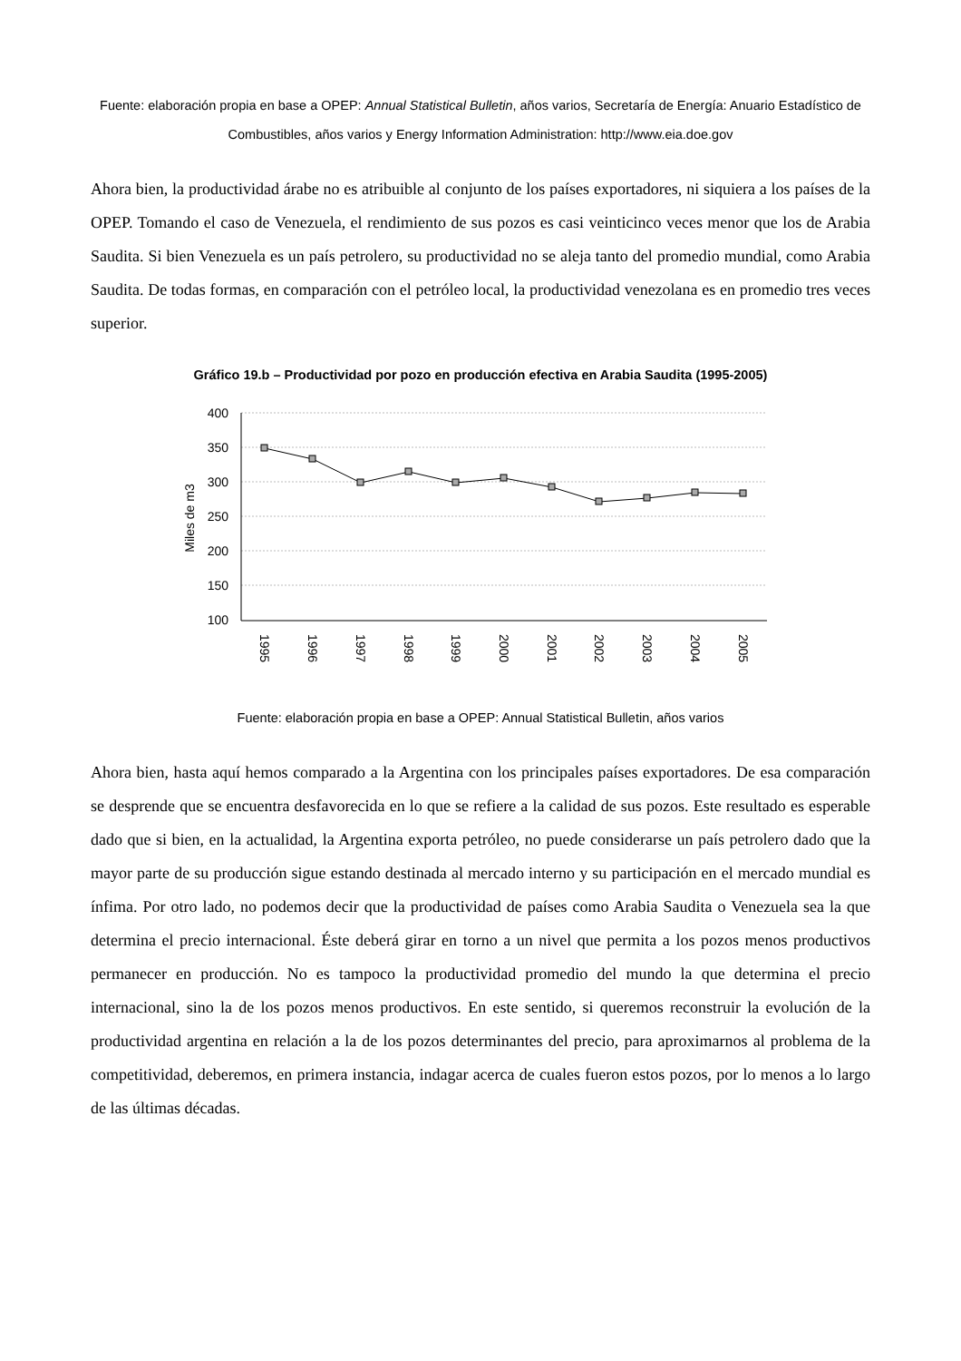Fuente: elaboración propia en base a OPEP: Annual Statistical Bulletin, años varios, Secretaría de Energía: Anuario Estadístico de Combustibles, años varios y Energy Information Administration: http://www.eia.doe.gov
Ahora bien, la productividad árabe no es atribuible al conjunto de los países exportadores, ni siquiera a los países de la OPEP. Tomando el caso de Venezuela, el rendimiento de sus pozos es casi veinticinco veces menor que los de Arabia Saudita. Si bien Venezuela es un país petrolero, su productividad no se aleja tanto del promedio mundial, como Arabia Saudita. De todas formas, en comparación con el petróleo local, la productividad venezolana es en promedio tres veces superior.
Gráfico 19.b – Productividad por pozo en producción efectiva en Arabia Saudita (1995-2005)
400
350
300
250
200
150
100
Miles de m3
1995
1996
1997
1998
1999
2000
2001
2002
2003
2004
2005
Fuente: elaboración propia en base a OPEP: Annual Statistical Bulletin, años varios
Ahora bien, hasta aquí hemos comparado a la Argentina con los principales países exportadores. De esa comparación se desprende que se encuentra desfavorecida en lo que se refiere a la calidad de sus pozos. Este resultado es esperable dado que si bien, en la actualidad, la Argentina exporta petróleo, no puede considerarse un país petrolero dado que la mayor parte de su producción sigue estando destinada al mercado interno y su participación en el mercado mundial es ínfima. Por otro lado, no podemos decir que la productividad de países como Arabia Saudita o Venezuela sea la que determina el precio internacional. Éste deberá girar en torno a un nivel que permita a los pozos menos productivos permanecer en producción. No es tampoco la productividad promedio del mundo la que determina el precio internacional, sino la de los pozos menos productivos. En este sentido, si queremos reconstruir la evolución de la productividad argentina en relación a la de los pozos determinantes del precio, para aproximarnos al problema de la competitividad, deberemos, en primera instancia, indagar acerca de cuales fueron estos pozos, por lo menos a lo largo de las últimas décadas.